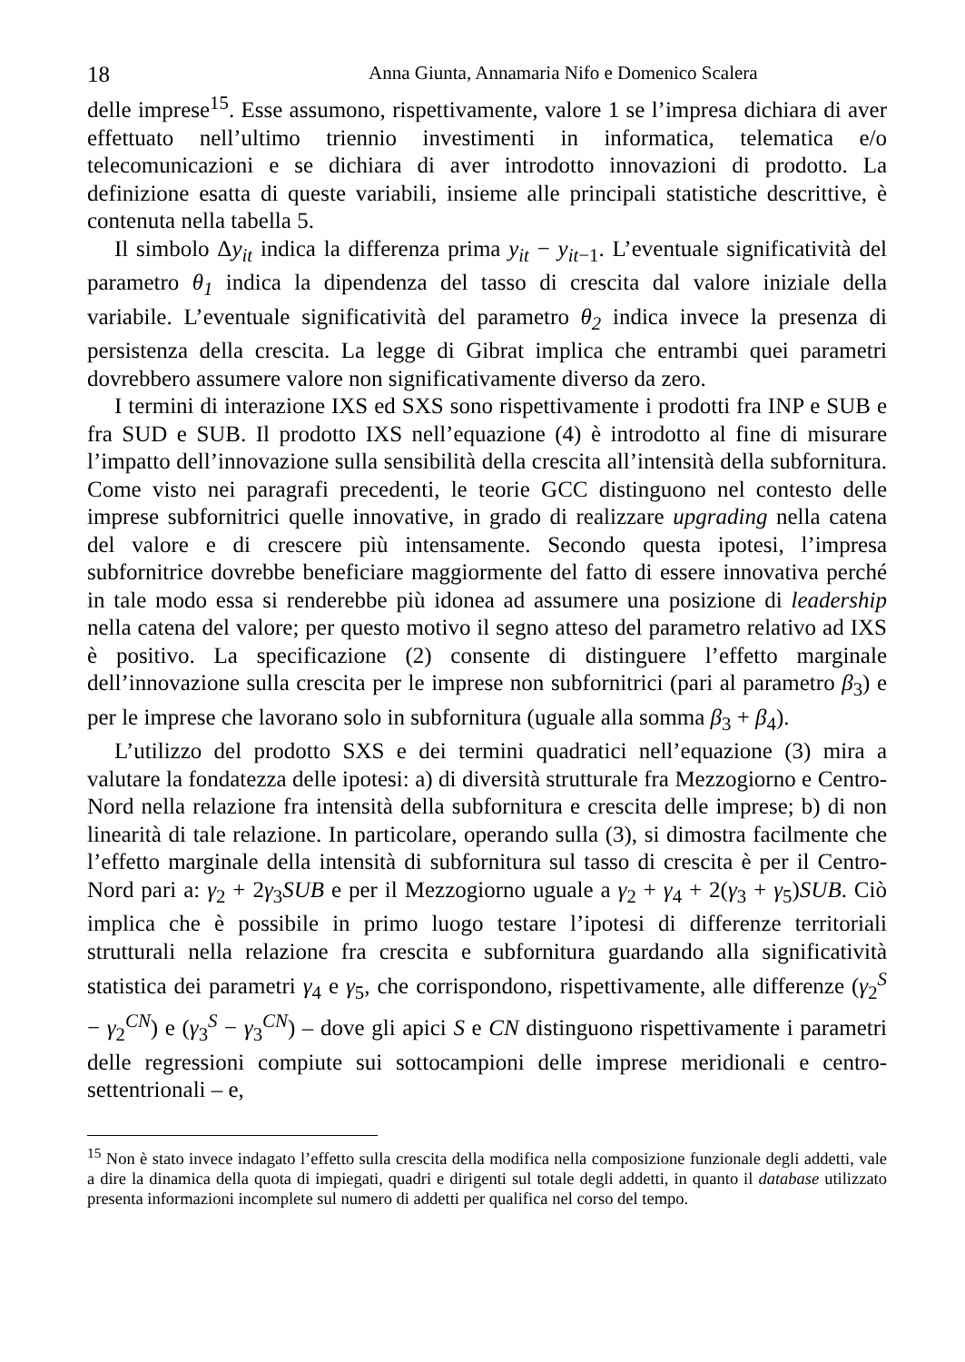18 Anna Giunta, Annamaria Nifo e Domenico Scalera
delle imprese<sup>15</sup>. Esse assumono, rispettivamente, valore 1 se l’impresa dichiara di aver effettuato nell’ultimo triennio investimenti in informatica, telematica e/o telecomunicazioni e se dichiara di aver introdotto innovazioni di prodotto. La definizione esatta di queste variabili, insieme alle principali statistiche descrittive, è contenuta nella tabella 5.
Il simbolo Δy<sub>it</sub> indica la differenza prima y<sub>it</sub> − y<sub>it</sub><sub>−1</sub>. L’eventuale significatività del parametro θ<sub>1</sub> indica la dipendenza del tasso di crescita dal valore iniziale della variabile. L’eventuale significatività del parametro θ<sub>2</sub> indica invece la presenza di persistenza della crescita. La legge di Gibrat implica che entrambi quei parametri dovrebbero assumere valore non significativamente diverso da zero.
I termini di interazione IXS ed SXS sono rispettivamente i prodotti fra INP e SUB e fra SUD e SUB. Il prodotto IXS nell’equazione (4) è introdotto al fine di misurare l’impatto dell’innovazione sulla sensibilità della crescita all’intensità della subfornitura. Come visto nei paragrafi precedenti, le teorie GCC distinguono nel contesto delle imprese subfornitrici quelle innovative, in grado di realizzare upgrading nella catena del valore e di crescere più intensamente. Secondo questa ipotesi, l’impresa subfornitrice dovrebbe beneficiare maggiormente del fatto di essere innovativa perché in tale modo essa si renderebbe più idonea ad assumere una posizione di leadership nella catena del valore; per questo motivo il segno atteso del parametro relativo ad IXS è positivo. La specificazione (2) consente di distinguere l’effetto marginale dell’innovazione sulla crescita per le imprese non subfornitrici (pari al parametro β<sub>3</sub>) e per le imprese che lavorano solo in subfornitura (uguale alla somma β<sub>3</sub> + β<sub>4</sub>).
L’utilizzo del prodotto SXS e dei termini quadratici nell’equazione (3) mira a valutare la fondatezza delle ipotesi: a) di diversità strutturale fra Mezzogiorno e Centro-Nord nella relazione fra intensità della subfornitura e crescita delle imprese; b) di non linearità di tale relazione. In particolare, operando sulla (3), si dimostra facilmente che l’effetto marginale della intensità di subfornitura sul tasso di crescita è per il Centro-Nord pari a: γ<sub>2</sub> + 2γ<sub>3</sub>SUB e per il Mezzogiorno uguale a γ<sub>2</sub> + γ<sub>4</sub> + 2(γ<sub>3</sub> + γ<sub>5</sub>)SUB. Ciò implica che è possibile in primo luogo testare l’ipotesi di differenze territoriali strutturali nella relazione fra crescita e subfornitura guardando alla significatività statistica dei parametri γ<sub>4</sub> e γ<sub>5</sub>, che corrispondono, rispettivamente, alle differenze (γ<sub>2</sub><sup>S</sup> − γ<sub>2</sub><sup>CN</sup>) e (γ<sub>3</sub><sup>S</sup> − γ<sub>3</sub><sup>CN</sup>) – dove gli apici S e CN distinguono rispettivamente i parametri delle regressioni compiute sui sottocampioni delle imprese meridionali e centro-settentrionali – e,
<sup>15</sup> Non è stato invece indagato l’effetto sulla crescita della modifica nella composizione funzionale degli addetti, vale a dire la dinamica della quota di impiegati, quadri e dirigenti sul totale degli addetti, in quanto il database utilizzato presenta informazioni incomplete sul numero di addetti per qualifica nel corso del tempo.